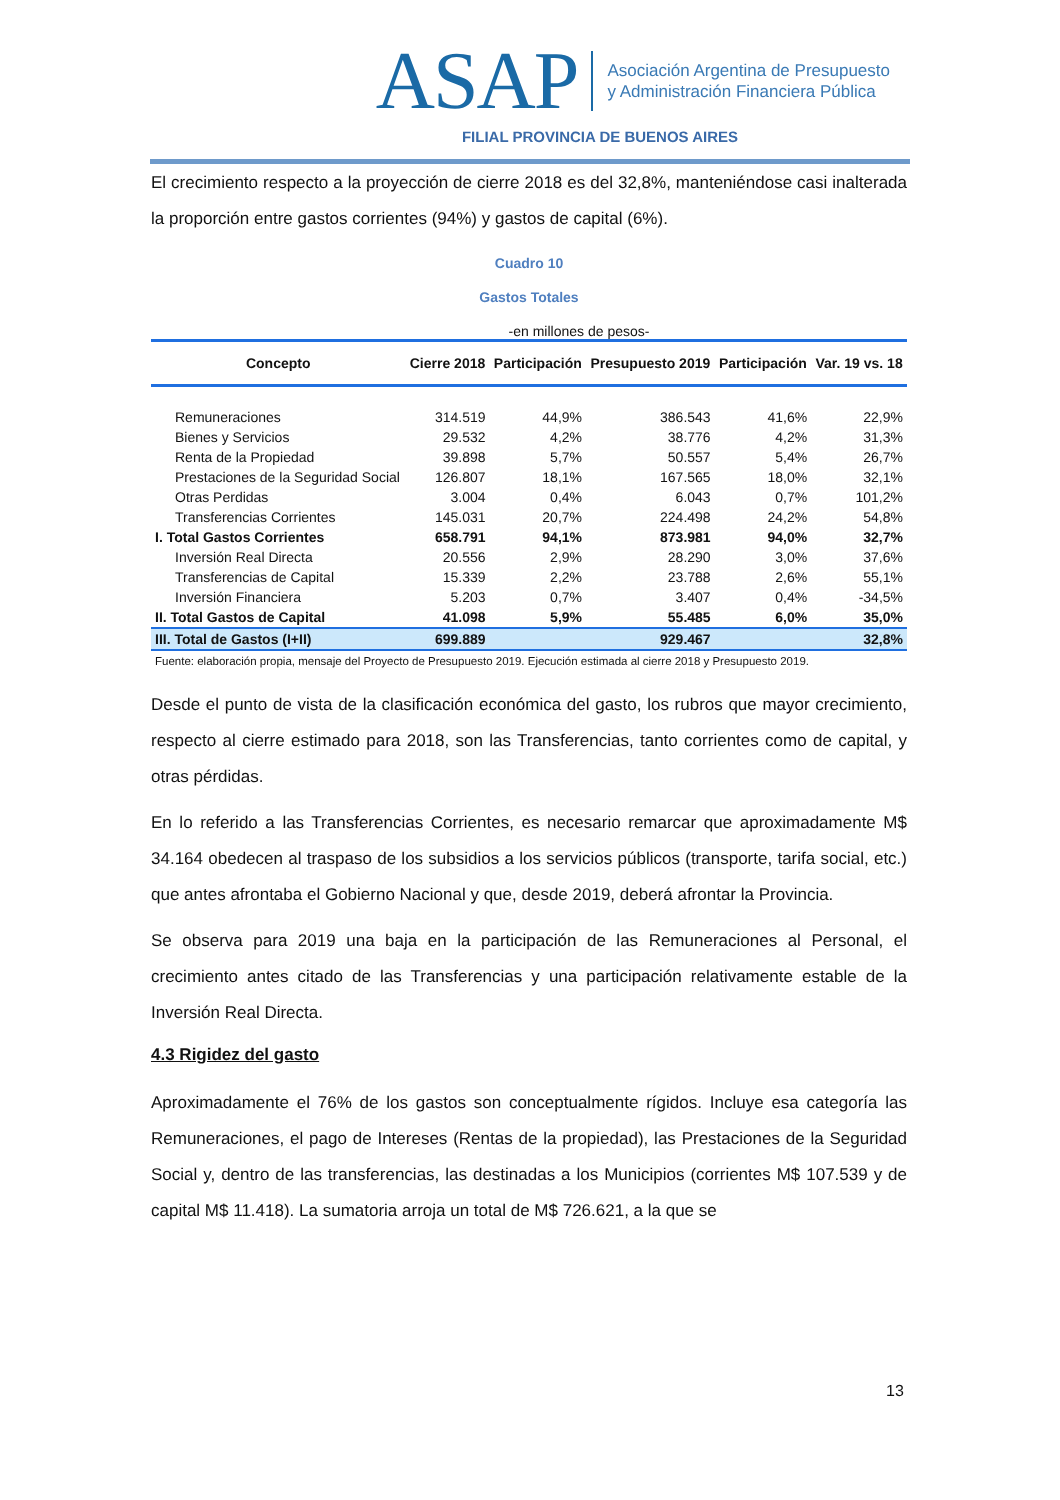ASAP Asociación Argentina de Presupuesto
y Administración Financiera Pública
FILIAL PROVINCIA DE BUENOS AIRES
El crecimiento respecto a la proyección de cierre 2018 es del 32,8%, manteniéndose casi inalterada la proporción entre gastos corrientes (94%) y gastos de capital (6%).
Cuadro 10
Gastos Totales
-en millones de pesos-
| Concepto | Cierre 2018 | Participación | Presupuesto 2019 | Participación | Var. 19 vs. 18 |
| --- | --- | --- | --- | --- | --- |
| Remuneraciones | 314.519 | 44,9% | 386.543 | 41,6% | 22,9% |
| Bienes y Servicios | 29.532 | 4,2% | 38.776 | 4,2% | 31,3% |
| Renta de la Propiedad | 39.898 | 5,7% | 50.557 | 5,4% | 26,7% |
| Prestaciones de la Seguridad Social | 126.807 | 18,1% | 167.565 | 18,0% | 32,1% |
| Otras Perdidas | 3.004 | 0,4% | 6.043 | 0,7% | 101,2% |
| Transferencias Corrientes | 145.031 | 20,7% | 224.498 | 24,2% | 54,8% |
| I. Total Gastos Corrientes | 658.791 | 94,1% | 873.981 | 94,0% | 32,7% |
| Inversión Real Directa | 20.556 | 2,9% | 28.290 | 3,0% | 37,6% |
| Transferencias de Capital | 15.339 | 2,2% | 23.788 | 2,6% | 55,1% |
| Inversión Financiera | 5.203 | 0,7% | 3.407 | 0,4% | -34,5% |
| II. Total Gastos de Capital | 41.098 | 5,9% | 55.485 | 6,0% | 35,0% |
| III. Total de Gastos (I+II) | 699.889 | | 929.467 | | 32,8% |
Fuente: elaboración propia, mensaje del Proyecto de Presupuesto 2019. Ejecución estimada al cierre 2018 y Presupuesto 2019.
Desde el punto de vista de la clasificación económica del gasto, los rubros que mayor crecimiento, respecto al cierre estimado para 2018, son las Transferencias, tanto corrientes como de capital, y otras pérdidas.
En lo referido a las Transferencias Corrientes, es necesario remarcar que aproximadamente M$ 34.164 obedecen al traspaso de los subsidios a los servicios públicos (transporte, tarifa social, etc.) que antes afrontaba el Gobierno Nacional y que, desde 2019, deberá afrontar la Provincia.
Se observa para 2019 una baja en la participación de las Remuneraciones al Personal, el crecimiento antes citado de las Transferencias y una participación relativamente estable de la Inversión Real Directa.
4.3 Rigidez del gasto
Aproximadamente el 76% de los gastos son conceptualmente rígidos. Incluye esa categoría las Remuneraciones, el pago de Intereses (Rentas de la propiedad), las Prestaciones de la Seguridad Social y, dentro de las transferencias, las destinadas a los Municipios (corrientes M$ 107.539 y de capital M$ 11.418). La sumatoria arroja un total de M$ 726.621, a la que se
13